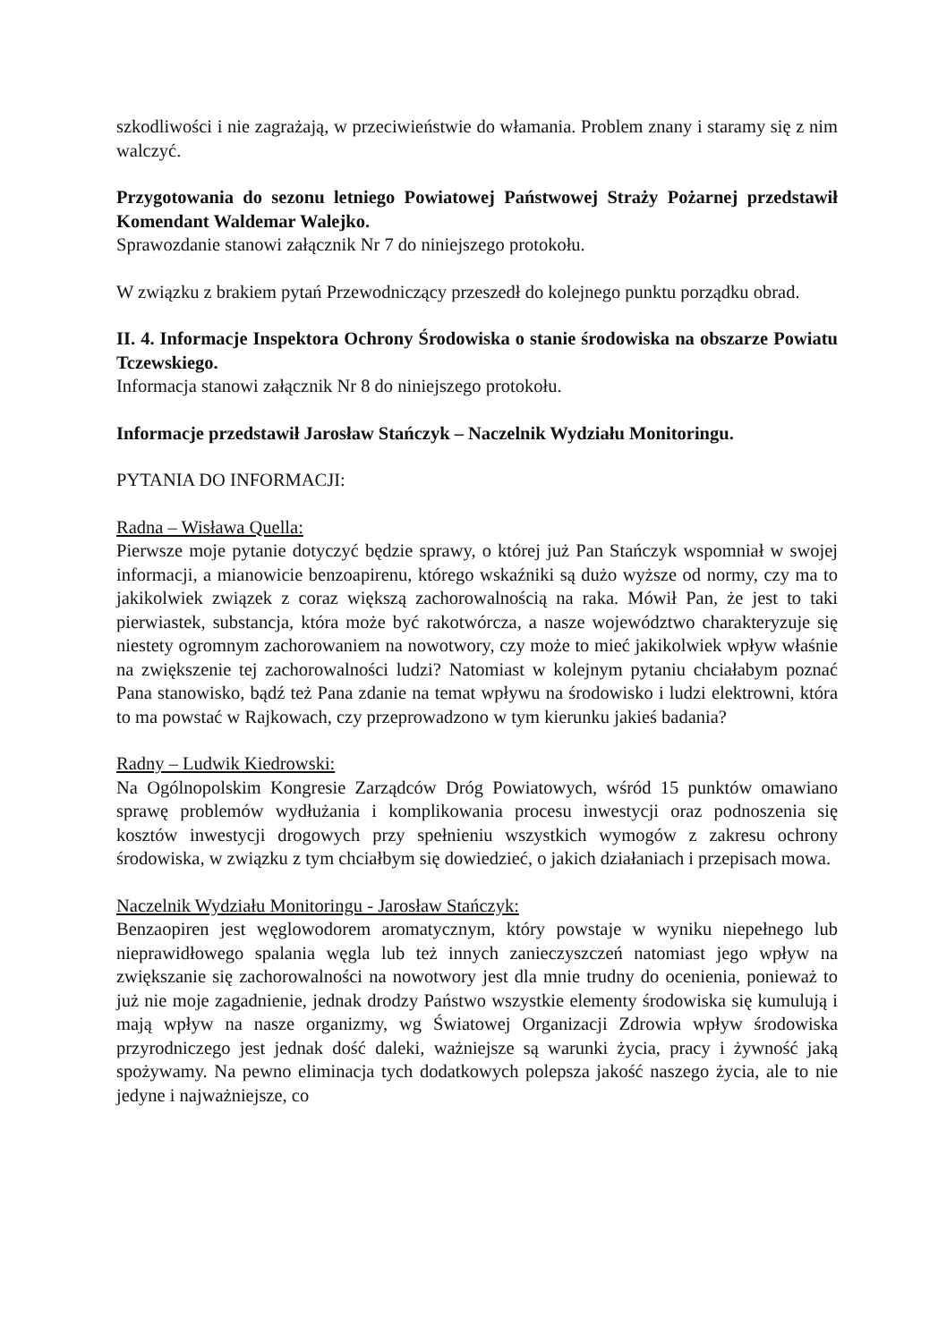szkodliwości i nie zagrażają, w przeciwieństwie do włamania. Problem znany i staramy się z nim walczyć.
Przygotowania do sezonu letniego Powiatowej Państwowej Straży Pożarnej przedstawił Komendant Waldemar Walejko.
Sprawozdanie stanowi załącznik Nr 7 do niniejszego protokołu.
W związku z brakiem pytań Przewodniczący przeszedł do kolejnego punktu porządku obrad.
II. 4. Informacje Inspektora Ochrony Środowiska o stanie środowiska na obszarze Powiatu Tczewskiego.
Informacja stanowi załącznik Nr 8 do niniejszego protokołu.
Informacje przedstawił Jarosław Stańczyk – Naczelnik Wydziału Monitoringu.
PYTANIA DO INFORMACJI:
Radna – Wisława Quella:
Pierwsze moje pytanie dotyczyć będzie sprawy, o której już Pan Stańczyk wspomniał w swojej informacji, a mianowicie benzoapirenu, którego wskaźniki są dużo wyższe od normy, czy ma to jakikolwiek związek z coraz większą zachorowalnością na raka. Mówił Pan, że jest to taki pierwiastek, substancja, która może być rakotwórcza, a nasze województwo charakteryzuje się niestety ogromnym zachorowaniem na nowotwory, czy może to mieć jakikolwiek wpływ właśnie na zwiększenie tej zachorowalności ludzi? Natomiast w kolejnym pytaniu chciałabym poznać Pana stanowisko, bądź też Pana zdanie na temat wpływu na środowisko i ludzi elektrowni, która to ma powstać w Rajkowach, czy przeprowadzono w tym kierunku jakieś badania?
Radny – Ludwik Kiedrowski:
Na Ogólnopolskim Kongresie Zarządców Dróg Powiatowych, wśród 15 punktów omawiano sprawę problemów wydłużania i komplikowania procesu inwestycji oraz podnoszenia się kosztów inwestycji drogowych przy spełnieniu wszystkich wymogów z zakresu ochrony środowiska, w związku z tym chciałbym się dowiedzieć, o jakich działaniach i przepisach mowa.
Naczelnik Wydziału Monitoringu - Jarosław Stańczyk:
Benzaopiren jest węglowodorem aromatycznym, który powstaje w wyniku niepełnego lub nieprawidłowego spalania węgla lub też innych zanieczyszczeń natomiast jego wpływ na zwiększanie się zachorowalności na nowotwory jest dla mnie trudny do ocenienia, ponieważ to już nie moje zagadnienie, jednak drodzy Państwo wszystkie elementy środowiska się kumulują i mają wpływ na nasze organizmy, wg Światowej Organizacji Zdrowia wpływ środowiska przyrodniczego jest jednak dość daleki, ważniejsze są warunki życia, pracy i żywność jaką spożywamy. Na pewno eliminacja tych dodatkowych polepsza jakość naszego życia, ale to nie jedyne i najważniejsze, co